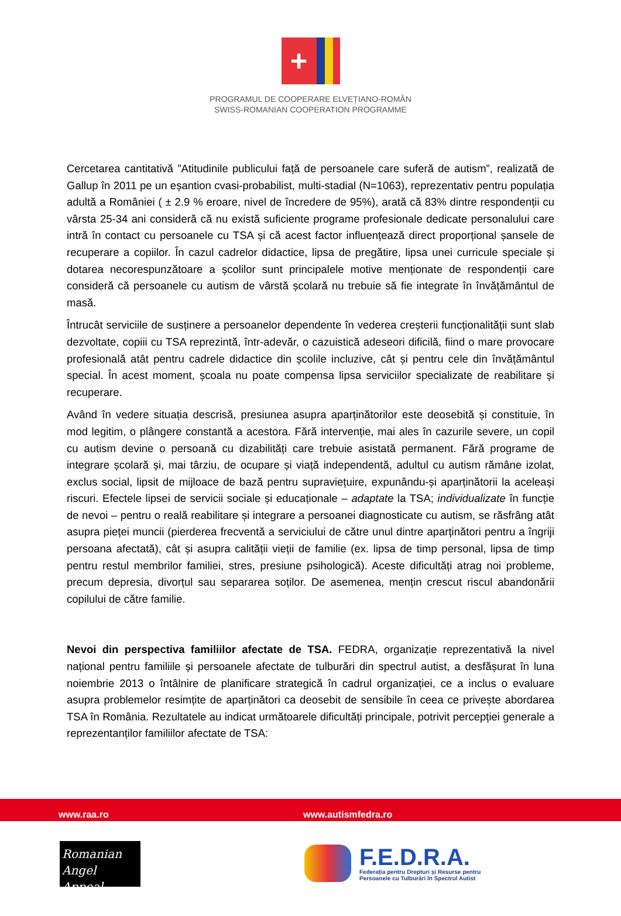+
PROGRAMUL DE COOPERARE ELVEȚIANO-ROMÂN
SWISS-ROMANIAN COOPERATION PROGRAMME
Cercetarea cantitativă ”Atitudinile publicului față de persoanele care suferă de autism”, realizată de Gallup în 2011 pe un eșantion cvasi-probabilist, multi-stadial (N=1063), reprezentativ pentru populația adultă a României ( ± 2.9 % eroare, nivel de încredere de 95%), arată că 83% dintre respondenții cu vârsta 25-34 ani consideră că nu există suficiente programe profesionale dedicate personalului care intră în contact cu persoanele cu TSA și că acest factor influențează direct proporțional șansele de recuperare a copiilor. În cazul cadrelor didactice, lipsa de pregătire, lipsa unei curricule speciale și dotarea necorespunzătoare a școlilor sunt principalele motive menționate de respondenții care consideră că persoanele cu autism de vârstă școlară nu trebuie să fie integrate în învățământul de masă.
Întrucât serviciile de susținere a persoanelor dependente în vederea creșterii funcționalității sunt slab dezvoltate, copiii cu TSA reprezintă, într-adevăr, o cazuistică adeseori dificilă, fiind o mare provocare profesională atât pentru cadrele didactice din școlile incluzive, cât și pentru cele din învățământul special. În acest moment, școala nu poate compensa lipsa serviciilor specializate de reabilitare și recuperare.
Având în vedere situația descrisă, presiunea asupra aparținătorilor este deosebită și constituie, în mod legitim, o plângere constantă a acestora. Fără intervenție, mai ales în cazurile severe, un copil cu autism devine o persoană cu dizabilități care trebuie asistată permanent. Fără programe de integrare școlară și, mai târziu, de ocupare și viață independentă, adultul cu autism rămâne izolat, exclus social, lipsit de mijloace de bază pentru supraviețuire, expunându-și aparținătorii la aceleași riscuri. Efectele lipsei de servicii sociale și educaționale – adaptate la TSA; individualizate în funcție de nevoi – pentru o reală reabilitare și integrare a persoanei diagnosticate cu autism, se răsfrâng atât asupra pieței muncii (pierderea frecventă a serviciului de către unul dintre aparținători pentru a îngriji persoana afectată), cât și asupra calității vieții de familie (ex. lipsa de timp personal, lipsa de timp pentru restul membrilor familiei, stres, presiune psihologică). Aceste dificultăți atrag noi probleme, precum depresia, divorțul sau separarea soților. De asemenea, mențin crescut riscul abandonării copilului de către familie.
Nevoi din perspectiva familiilor afectate de TSA. FEDRA, organizație reprezentativă la nivel național pentru familiile și persoanele afectate de tulburări din spectrul autist, a desfășurat în luna noiembrie 2013 o întâlnire de planificare strategică în cadrul organizației, ce a inclus o evaluare asupra problemelor resimțite de aparținători ca deosebit de sensibile în ceea ce privește abordarea TSA în România. Rezultatele au indicat următoarele dificultăți principale, potrivit percepției generale a reprezentanților familiilor afectate de TSA:
www.raa.ro www.autismfedra.ro
Romanian
Angel Appeal
F.E.D.R.A.
Federația pentru Drepturi și Resurse pentru
Persoanele cu Tulburări în Spectrul Autist